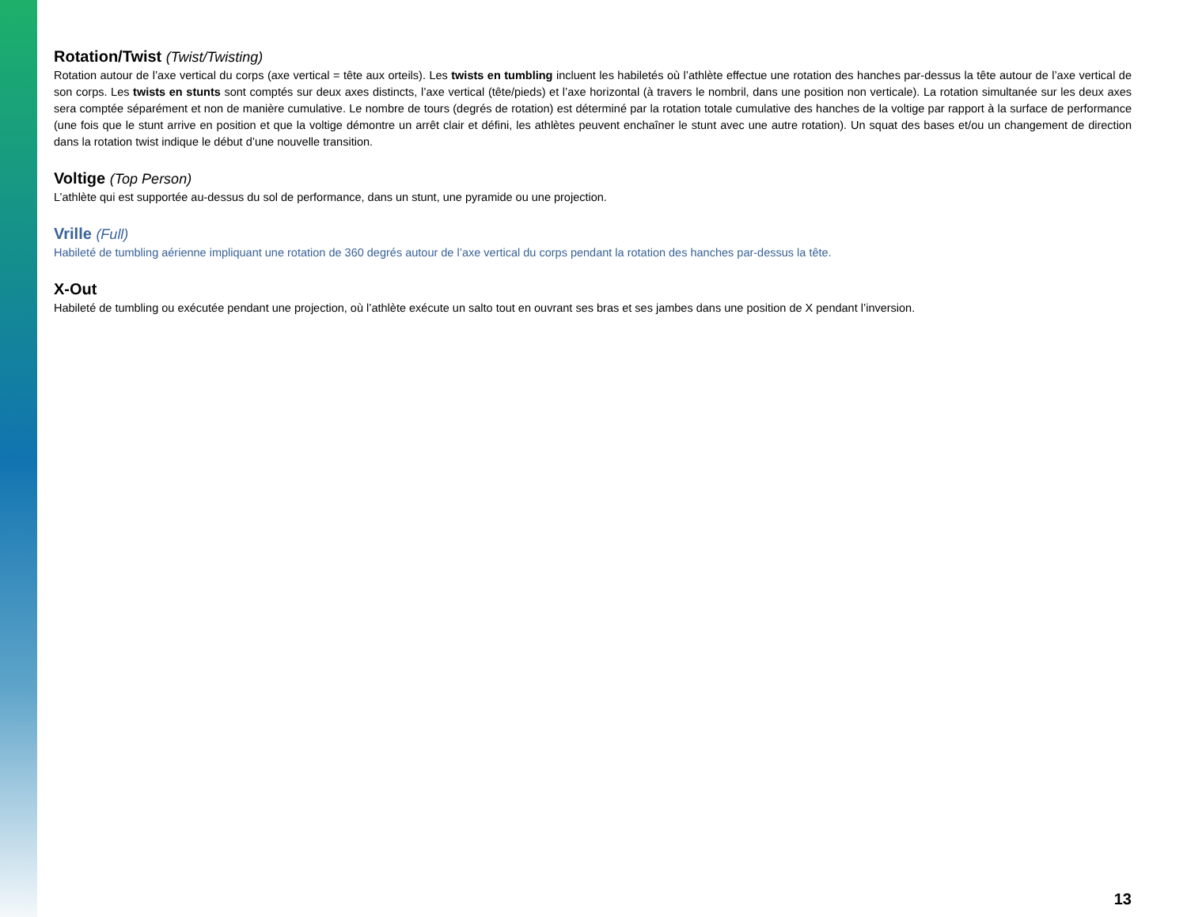Rotation/Twist (Twist/Twisting)
Rotation autour de l’axe vertical du corps (axe vertical = tête aux orteils). Les twists en tumbling incluent les habiletés où l’athlète effectue une rotation des hanches par-dessus la tête autour de l’axe vertical de son corps. Les twists en stunts sont comptés sur deux axes distincts, l’axe vertical (tête/pieds) et l’axe horizontal (à travers le nombril, dans une position non verticale). La rotation simultanée sur les deux axes sera comptée séparément et non de manière cumulative. Le nombre de tours (degrés de rotation) est déterminé par la rotation totale cumulative des hanches de la voltige par rapport à la surface de performance (une fois que le stunt arrive en position et que la voltige démontre un arrêt clair et défini, les athlètes peuvent enchaîner le stunt avec une autre rotation). Un squat des bases et/ou un changement de direction dans la rotation twist indique le début d’une nouvelle transition.
Voltige (Top Person)
L’athlète qui est supportée au-dessus du sol de performance, dans un stunt, une pyramide ou une projection.
Vrille (Full)
Habileté de tumbling aérienne impliquant une rotation de 360 degrés autour de l’axe vertical du corps pendant la rotation des hanches par-dessus la tête.
X-Out
Habileté de tumbling ou exécutée pendant une projection, où l’athlète exécute un salto tout en ouvrant ses bras et ses jambes dans une position de X pendant l’inversion.
13